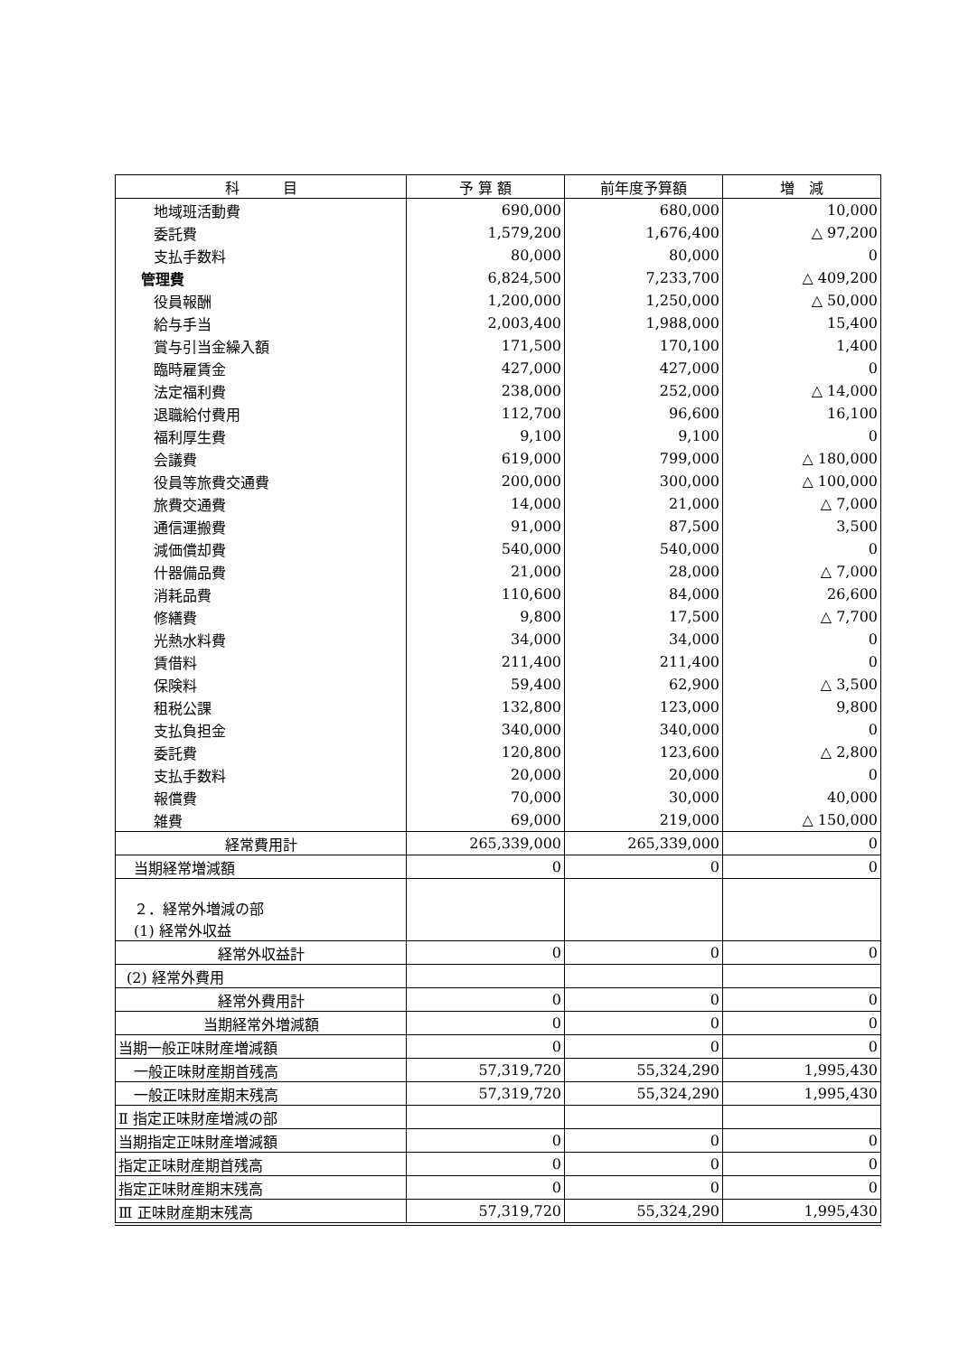| 科 目 | 予 算 額 | 前年度予算額 | 増 減 |
| --- | --- | --- | --- |
| 地域班活動費 | 690,000 | 680,000 | 10,000 |
| 委託費 | 1,579,200 | 1,676,400 | △ 97,200 |
| 支払手数料 | 80,000 | 80,000 | 0 |
| 管理費 | 6,824,500 | 7,233,700 | △ 409,200 |
| 役員報酬 | 1,200,000 | 1,250,000 | △ 50,000 |
| 給与手当 | 2,003,400 | 1,988,000 | 15,400 |
| 賞与引当金繰入額 | 171,500 | 170,100 | 1,400 |
| 臨時雇賃金 | 427,000 | 427,000 | 0 |
| 法定福利費 | 238,000 | 252,000 | △ 14,000 |
| 退職給付費用 | 112,700 | 96,600 | 16,100 |
| 福利厚生費 | 9,100 | 9,100 | 0 |
| 会議費 | 619,000 | 799,000 | △ 180,000 |
| 役員等旅費交通費 | 200,000 | 300,000 | △ 100,000 |
| 旅費交通費 | 14,000 | 21,000 | △ 7,000 |
| 通信運搬費 | 91,000 | 87,500 | 3,500 |
| 減価償却費 | 540,000 | 540,000 | 0 |
| 什器備品費 | 21,000 | 28,000 | △ 7,000 |
| 消耗品費 | 110,600 | 84,000 | 26,600 |
| 修繕費 | 9,800 | 17,500 | △ 7,700 |
| 光熱水料費 | 34,000 | 34,000 | 0 |
| 賃借料 | 211,400 | 211,400 | 0 |
| 保険料 | 59,400 | 62,900 | △ 3,500 |
| 租税公課 | 132,800 | 123,000 | 9,800 |
| 支払負担金 | 340,000 | 340,000 | 0 |
| 委託費 | 120,800 | 123,600 | △ 2,800 |
| 支払手数料 | 20,000 | 20,000 | 0 |
| 報償費 | 70,000 | 30,000 | 40,000 |
| 雑費 | 69,000 | 219,000 | △ 150,000 |
| 経常費用計 | 265,339,000 | 265,339,000 | 0 |
| 当期経常増減額 | 0 | 0 | 0 |
| ２．経常外増減の部 (1) 経常外収益 | | | |
| 経常外収益計 | 0 | 0 | 0 |
| (2) 経常外費用 | | | |
| 経常外費用計 | 0 | 0 | 0 |
| 当期経常外増減額 | 0 | 0 | 0 |
| 当期一般正味財産増減額 | 0 | 0 | 0 |
| 一般正味財産期首残高 | 57,319,720 | 55,324,290 | 1,995,430 |
| 一般正味財産期末残高 | 57,319,720 | 55,324,290 | 1,995,430 |
| Ⅱ 指定正味財産増減の部 | | | |
| 当期指定正味財産増減額 | 0 | 0 | 0 |
| 指定正味財産期首残高 | 0 | 0 | 0 |
| 指定正味財産期末残高 | 0 | 0 | 0 |
| Ⅲ 正味財産期末残高 | 57,319,720 | 55,324,290 | 1,995,430 |